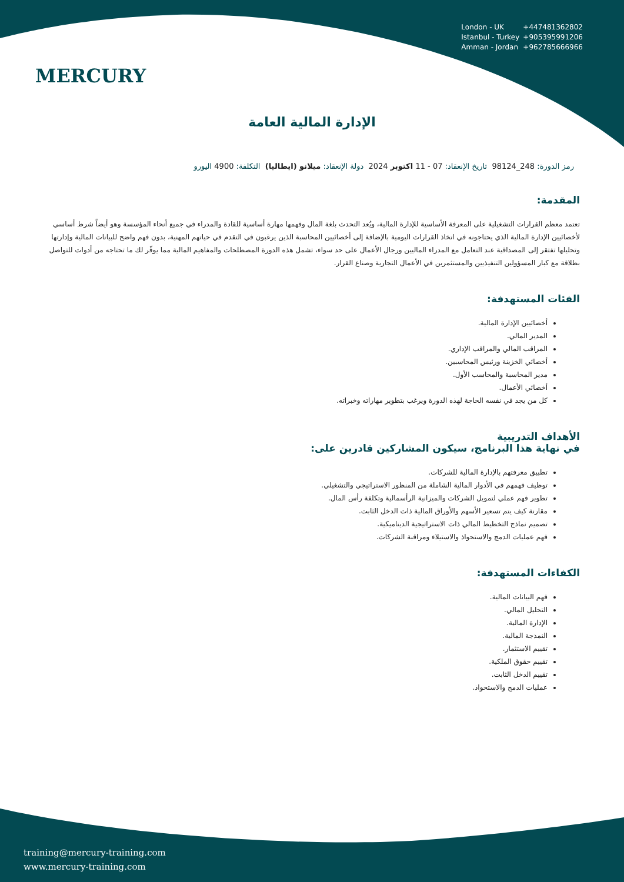MERCURY
London - UK +447481362802
Istanbul - Turkey +905395991206
Amman - Jordan +962785666966
الإدارة المالية العامة
رمز الدورة: 248_98124 تاريخ الإنعقاد: 07 - 11 اكتوبر 2024 دولة الإنعقاد: ميلانو (ايطاليا) التكلفة: 4900 اليورو
المقدمة:
تعتمد معظم القرارات التشغيلية على المعرفة الأساسية للإدارة المالية، ويُعد التحدث بلغة المال وفهمها مهارة أساسية للقادة والمدراء في جميع أنحاء المؤسسة وهو أيضاً شرط أساسي لأخصائيين الإدارة المالية الذي يحتاجونه في اتخاذ القرارات اليومية بالإضافة إلى أخصائيين المحاسبة الذين يرغبون في التقدم في حياتهم المهنية، بدون فهم واضح للبيانات المالية وإدارتها وتحليلها تفتقر إلى المصداقية عند التعامل مع المدراء الماليين ورجال الأعمال على حد سواء، تشمل هذه الدورة المصطلحات والمفاهيم المالية مما يوفّر لك ما تحتاجه من أدوات للتواصل بطلاقة مع كبار المسؤولين التنفيذيين والمستثمرين في الأعمال التجارية وصناع القرار.
الفئات المستهدفة:
أخصائيين الإدارة المالية.
المدير المالي.
المراقب المالي والمراقب الإداري.
أخصائي الخزينة ورئيس المحاسبين.
مدير المحاسبة والمحاسب الأول.
أخصائي الأعمال.
كل من يجد في نفسه الحاجة لهذه الدورة ويرغب بتطوير مهاراته وخبراته.
الأهداف التدريبية
في نهاية هذا البرنامج، سيكون المشاركين قادرين على:
تطبيق معرفتهم بالإدارة المالية للشركات.
توظيف فهمهم في الأدوار المالية الشاملة من المنظور الاستراتيجي والتشغيلي.
تطوير فهم عملي لتمويل الشركات والميزانية الرأسمالية وتكلفة رأس المال.
مقارنة كيف يتم تسعير الأسهم والأوراق المالية ذات الدخل الثابت.
تصميم نماذج التخطيط المالي ذات الاستراتيجية الديناميكية.
فهم عمليات الدمج والاستحواذ والاستيلاء ومراقبة الشركات.
الكفاءات المستهدفة:
فهم البيانات المالية.
التحليل المالي.
الإدارة المالية.
النمذجة المالية.
تقييم الاستثمار.
تقييم حقوق الملكية.
تقييم الدخل الثابت.
عمليات الدمج والاستحواذ.
training@mercury-training.com
www.mercury-training.com